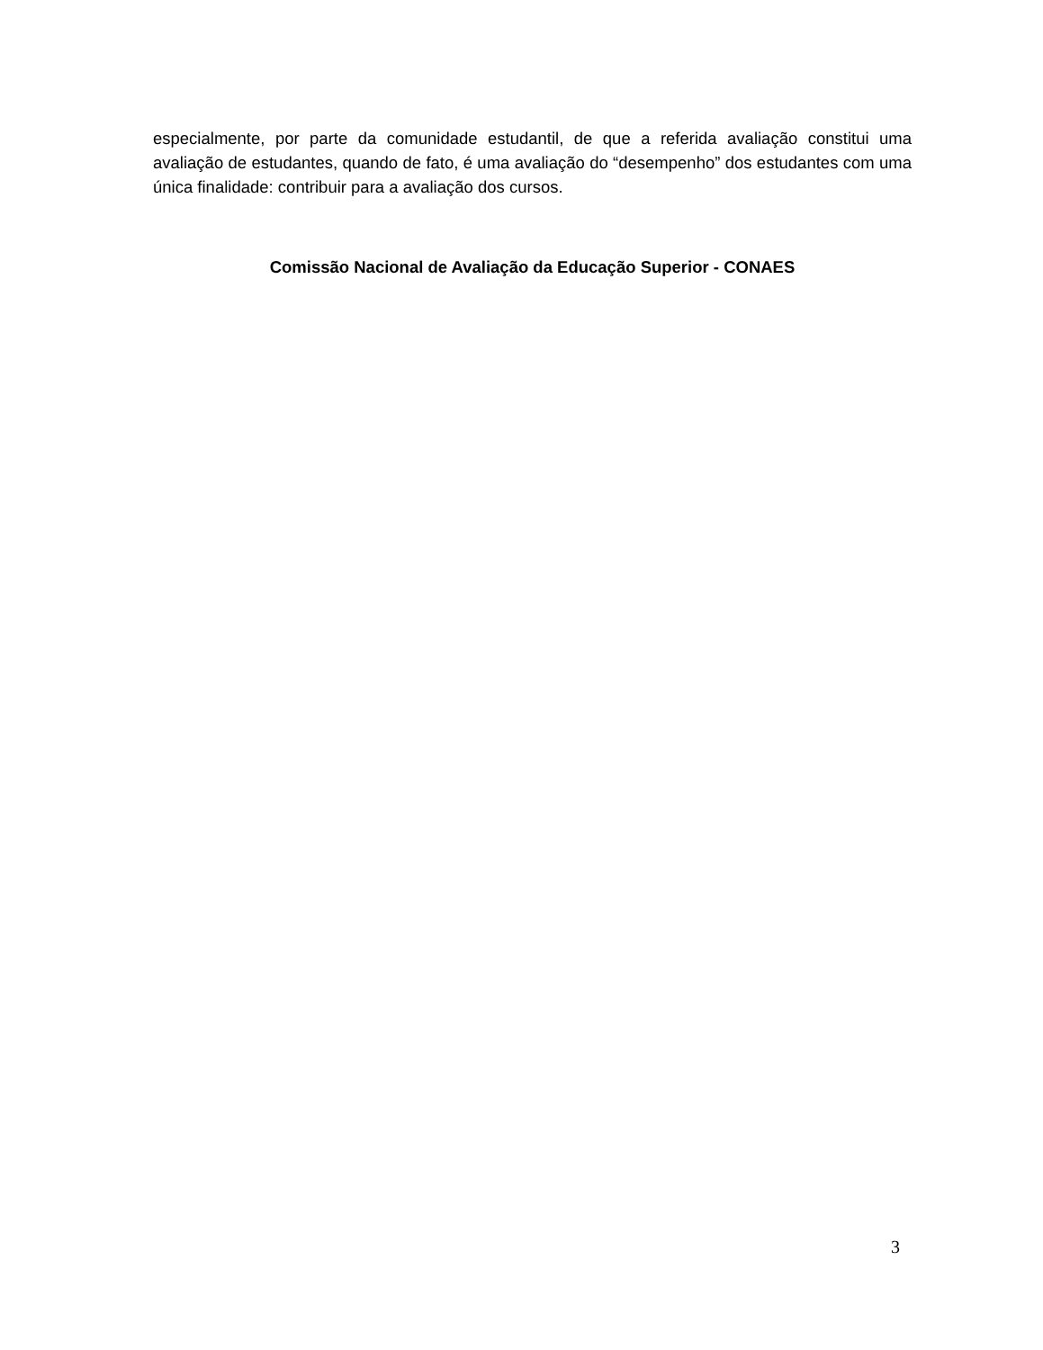especialmente, por parte da comunidade estudantil, de que a referida avaliação constitui uma avaliação de estudantes, quando de fato, é uma avaliação do “desempenho” dos estudantes com uma única finalidade: contribuir para a avaliação dos cursos.
Comissão Nacional de Avaliação da Educação Superior - CONAES
3